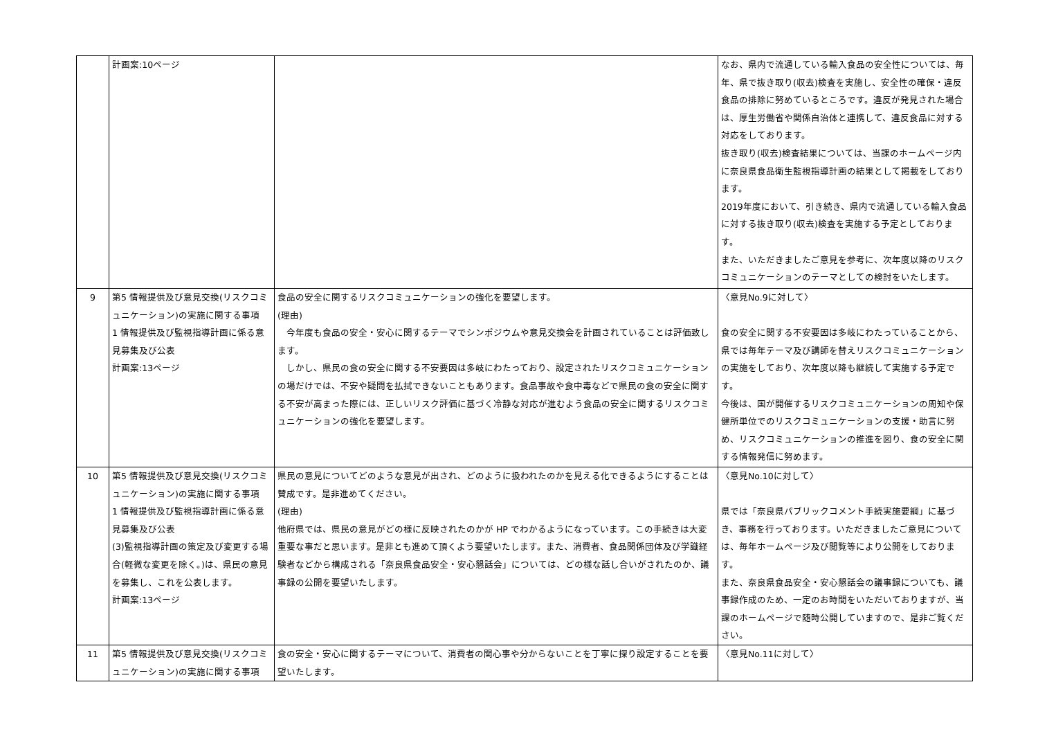| | 計画案:10ページ | | なお、県内で流通している輸入食品の安全性については、毎年、県で抜き取り(収去)検査を実施し、安全性の確保・違反食品の排除に努めているところです。違反が発見された場合は、厚生労働省や関係自治体と連携して、違反食品に対する対応をしております。 抜き取り(収去)検査結果については、当課のホームページ内に奈良県食品衛生監視指導計画の結果として掲載をしております。 2019年度において、引き続き、県内で流通している輸入食品に対する抜き取り(収去)検査を実施する予定としております。 また、いただきましたご意見を参考に、次年度以降のリスクコミュニケーションのテーマとしての検討をいたします。 |
| 9 | 第5 情報提供及び意見交換(リスクコミュニケーション)の実施に関する事項 1 情報提供及び監視指導計画に係る意見募集及び公表 計画案:13ページ | 食品の安全に関するリスクコミュニケーションの強化を要望します。 (理由) 今年度も食品の安全・安心に関するテーマでシンポジウムや意見交換会を計画されていることは評価致します。 しかし、県民の食の安全に関する不安要因は多岐にわたっており、設定されたリスクコミュニケーションの場だけでは、不安や疑問を払拭できないこともあります。食品事故や食中毒などで県民の食の安全に関する不安が高まった際には、正しいリスク評価に基づく冷静な対応が進むよう食品の安全に関するリスクコミュニケーションの強化を要望します。 | 〈意見No.9に対して〉 食の安全に関する不安要因は多岐にわたっていることから、県では毎年テーマ及び講師を替えリスクコミュニケーションの実施をしており、次年度以降も継続して実施する予定です。 今後は、国が開催するリスクコミュニケーションの周知や保健所単位でのリスクコミュニケーションの支援・助言に努め、リスクコミュニケーションの推進を図り、食の安全に関する情報発信に努めます。 |
| 10 | 第5 情報提供及び意見交換(リスクコミュニケーション)の実施に関する事項 1 情報提供及び監視指導計画に係る意見募集及び公表 (3)監視指導計画の策定及び変更する場合(軽微な変更を除く。)は、県民の意見を募集し、これを公表します。 計画案:13ページ | 県民の意見についてどのような意見が出され、どのように扱われたのかを見える化できるようにすることは賛成です。是非進めてください。 (理由) 他府県では、県民の意見がどの様に反映されたのかが HP でわかるようになっています。この手続きは大変重要な事だと思います。是非とも進めて頂くよう要望いたします。また、消費者、食品関係団体及び学識経験者などから構成される「奈良県食品安全・安心懇話会」については、どの様な話し合いがされたのか、議事録の公開を要望いたします。 | 〈意見No.10に対して〉 県では「奈良県パブリックコメント手続実施要綱」に基づき、事務を行っております。いただきましたご意見については、毎年ホームページ及び閲覧等により公開をしております。 また、奈良県食品安全・安心懇話会の議事録についても、議事録作成のため、一定のお時間をいただいておりますが、当課のホームページで随時公開していますので、是非ご覧ください。 |
| 11 | 第5 情報提供及び意見交換(リスクコミュニケーション)の実施に関する事項 | 食の安全・安心に関するテーマについて、消費者の関心事や分からないことを丁寧に探り設定することを要望いたします。 | 〈意見No.11に対して〉 |